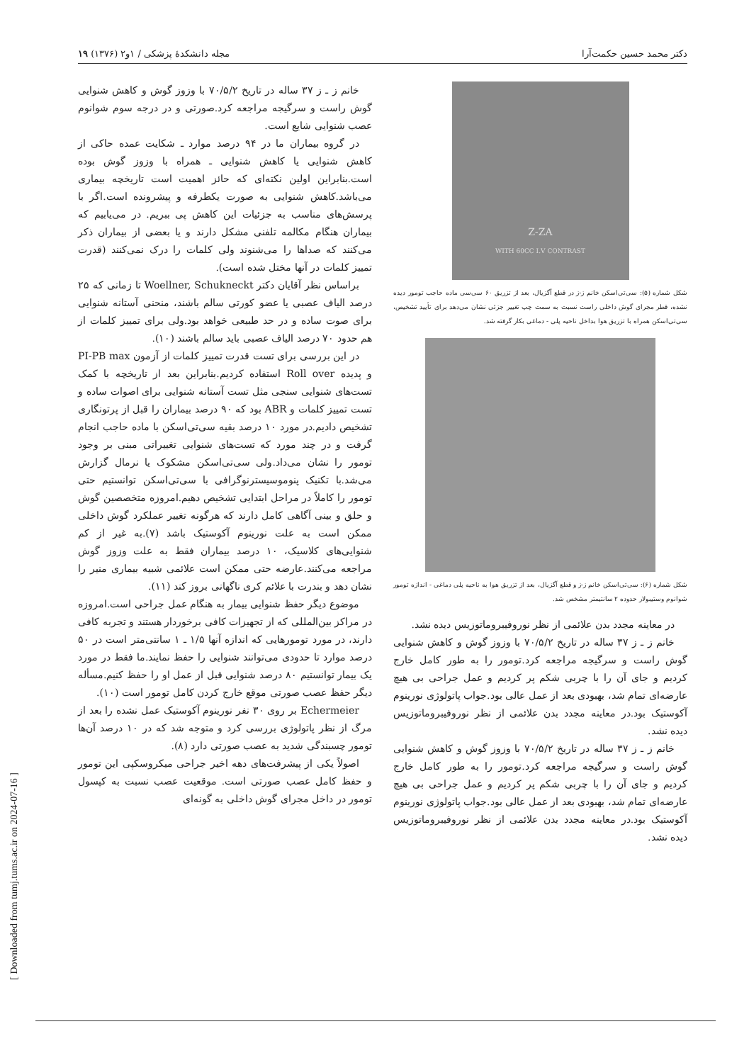دکتر محمد حسین حکمت‌آرا مجله دانشکدهٔ پزشکی / ۱و۲ (۱۳۷۶) ۱۹
Z-ZA
WITH 60CC I.V CONTRAST
شکل شماره (۵): سی‌تی‌اسکن خانم ز-ز در قطع آگزیال، بعد از تزریق ۶۰ سی‌سی ماده حاجب تومور دیده نشده، قطر مجرای گوش داخلی راست نسبت به سمت چپ تغییر جزئی نشان می‌دهد برای تأیید تشخیص، سی‌تی‌اسکن همراه با تزریق هوا بداخل ناحیه پلی - دماغی بکار گرفته شد.
شکل شماره (۶): سی‌تی‌اسکن خانم ز-ز و قطع آگزیال، بعد از تزریق هوا به ناحیه پلی دماغی - اندازه تومور شوانوم وستیبولار حدوده ۲ سانتیمتر مشخص شد.
در معاینه مجدد بدن علائمی از نظر نوروفیبروماتوزیس دیده نشد.
خانم ز ـ ز ۳۷ ساله در تاریخ ۷۰/۵/۲ با وزوز گوش و کاهش شنوایی گوش راست و سرگیجه مراجعه کرد.تومور را به طور کامل خارج کردیم و جای آن را با چربی شکم پر کردیم و عمل جراحی بی هیچ عارضه‌ای تمام شد، بهبودی بعد از عمل عالی بود.جواب پاتولوژی نورینوم آکوستیک بود.در معاینه مجدد بدن علائمی از نظر نوروفیبروماتوزیس دیده نشد.
خانم ز ـ ز ۳۷ ساله در تاریخ ۷۰/۵/۲ با وزوز گوش و کاهش شنوایی گوش راست و سرگیجه مراجعه کرد.تومور را به طور کامل خارج کردیم و جای آن را با چربی شکم پر کردیم و عمل جراحی بی هیچ عارضه‌ای تمام شد، بهبودی بعد از عمل عالی بود.جواب پاتولوژی نورینوم آکوستیک بود.در معاینه مجدد بدن علائمی از نظر نوروفیبروماتوزیس دیده نشد.
خانم ز ـ ز ۳۷ ساله در تاریخ ۷۰/۵/۲ با وزوز گوش و کاهش شنوایی گوش راست و سرگیجه مراجعه کرد.صورتی و در درجه سوم شوانوم عصب شنوایی شایع است.
در گروه بیماران ما در ۹۴ درصد موارد ـ شکایت عمده حاکی از کاهش شنوایی یا کاهش شنوایی ـ همراه با وزوز گوش بوده است.بنابراین اولین نکته‌ای که حائز اهمیت است تاریخچه بیماری می‌باشد.کاهش شنوایی به صورت یکطرفه و پیشرونده است.اگر با پرسش‌های مناسب به جزئیات این کاهش پی ببریم. در می‌یابیم که بیماران هنگام مکالمه تلفنی مشکل دارند و یا بعضی از بیماران ذکر می‌کنند که صداها را می‌شنوند ولی کلمات را درک نمی‌کنند (قدرت تمییز کلمات در آنها مختل شده است).
براساس نظر آقایان دکتر Woellner, Schukneckt تا زمانی که ۲۵ درصد الیاف عصبی یا عضو کورتی سالم باشند، منحنی آستانه شنوایی برای صوت ساده و در حد طبیعی خواهد بود.ولی برای تمییز کلمات از هم حدود ۷۰ درصد الیاف عصبی باید سالم باشند (۱۰).
در این بررسی برای تست قدرت تمییز کلمات از آزمون PI-PB max و پدیده Roll over استفاده کردیم.بنابراین بعد از تاریخچه با کمک تست‌های شنوایی سنجی مثل تست آستانه شنوایی برای اصوات ساده و تست تمییز کلمات و ABR بود که ۹۰ درصد بیماران را قبل از پرتونگاری تشخیص دادیم.در مورد ۱۰ درصد بقیه سی‌تی‌اسکن با ماده حاجب انجام گرفت و در چند مورد که تست‌های شنوایی تغییراتی مبنی بر وجود تومور را نشان می‌داد.ولی سی‌تی‌اسکن مشکوک یا نرمال گزارش می‌شد.با تکنیک پنوموسیسترنوگرافی با سی‌تی‌اسکن توانستیم حتی تومور را کاملاً در مراحل ابتدایی تشخیص دهیم.امروزه متخصصین گوش و حلق و بینی آگاهی کامل دارند که هرگونه تغییر عملکرد گوش داخلی ممکن است به علت نورینوم آکوستیک باشد (۷).به غیر از کم شنوایی‌های کلاسیک، ۱۰ درصد بیماران فقط به علت وزوز گوش مراجعه می‌کنند.عارضه حتی ممکن است علائمی شبیه بیماری منیر را نشان دهد و بندرت با علائم کری ناگهانی بروز کند (۱۱).
موضوع دیگر حفظ شنوایی بیمار به هنگام عمل جراحی است.امروزه در مراکز بین‌المللی که از تجهیزات کافی برخوردار هستند و تجربه کافی دارند، در مورد تومورهایی که اندازه آنها ۱/۵ ـ ۱ سانتی‌متر است در ۵۰ درصد موارد تا حدودی می‌توانند شنوایی را حفظ نمایند.ما فقط در مورد یک بیمار توانستیم ۸۰ درصد شنوایی قبل از عمل او را حفظ کنیم.مسأله دیگر حفظ عصب صورتی موقع خارج کردن کامل تومور است (۱۰).
Echermeier بر روی ۳۰ نفر نورینوم آکوستیک عمل نشده را بعد از مرگ از نظر پاتولوژی بررسی کرد و متوجه شد که در ۱۰ درصد آن‌ها تومور چسبندگی شدید به عصب صورتی دارد (۸).
اصولاً یکی از پیشرفت‌های دهه اخیر جراحی میکروسکپی این تومور و حفظ کامل عصب صورتی است. موقعیت عصب نسبت به کپسول تومور در داخل مجرای گوش داخلی به گونه‌ای
[ Downloaded from tumj.tums.ac.ir on 2024-07-16 ]